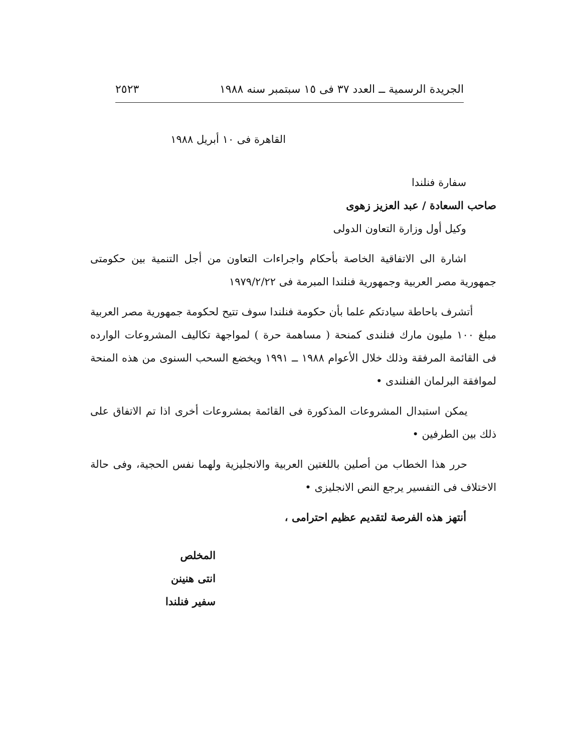الجريدة الرسمية ــ العدد ٣٧ فى ١٥ سبتمبر سنه ١٩٨٨ ٢٥٢٣
القاهرة فى ١٠ أبريل ١٩٨٨
سفارة فنلندا
صاحب السعادة / عبد العزيز زهوى
وكيل أول وزارة التعاون الدولى
اشارة الى الاتفاقية الخاصة بأحكام واجراءات التعاون من أجل التنمية بين حكومتى جمهورية مصر العربية وجمهورية فنلندا المبرمة فى ١٩٧٩/٢/٢٢
أتشرف باحاطة سيادتكم علما بأن حكومة فنلندا سوف تتيح لحكومة جمهورية مصر العربية مبلغ ١٠٠ مليون مارك فنلندى كمنحة ( مساهمة حرة ) لمواجهة تكاليف المشروعات الوارده فى القائمة المرفقة وذلك خلال الأعوام ١٩٨٨ ــ ١٩٩١ ويخضع السحب السنوى من هذه المنحة لموافقة البرلمان الفنلندى •
يمكن استبدال المشروعات المذكورة فى القائمة بمشروعات أخرى اذا تم الاتفاق على ذلك بين الطرفين •
حرر هذا الخطاب من أصلين باللغتين العربية والانجليزية ولهما نفس الحجية، وفى حالة الاختلاف فى التفسير يرجع النص الانجليزى •
أنتهز هذه الفرصة لتقديم عظيم احترامى ،
المخلص
انتى هنينن
سفير فنلندا